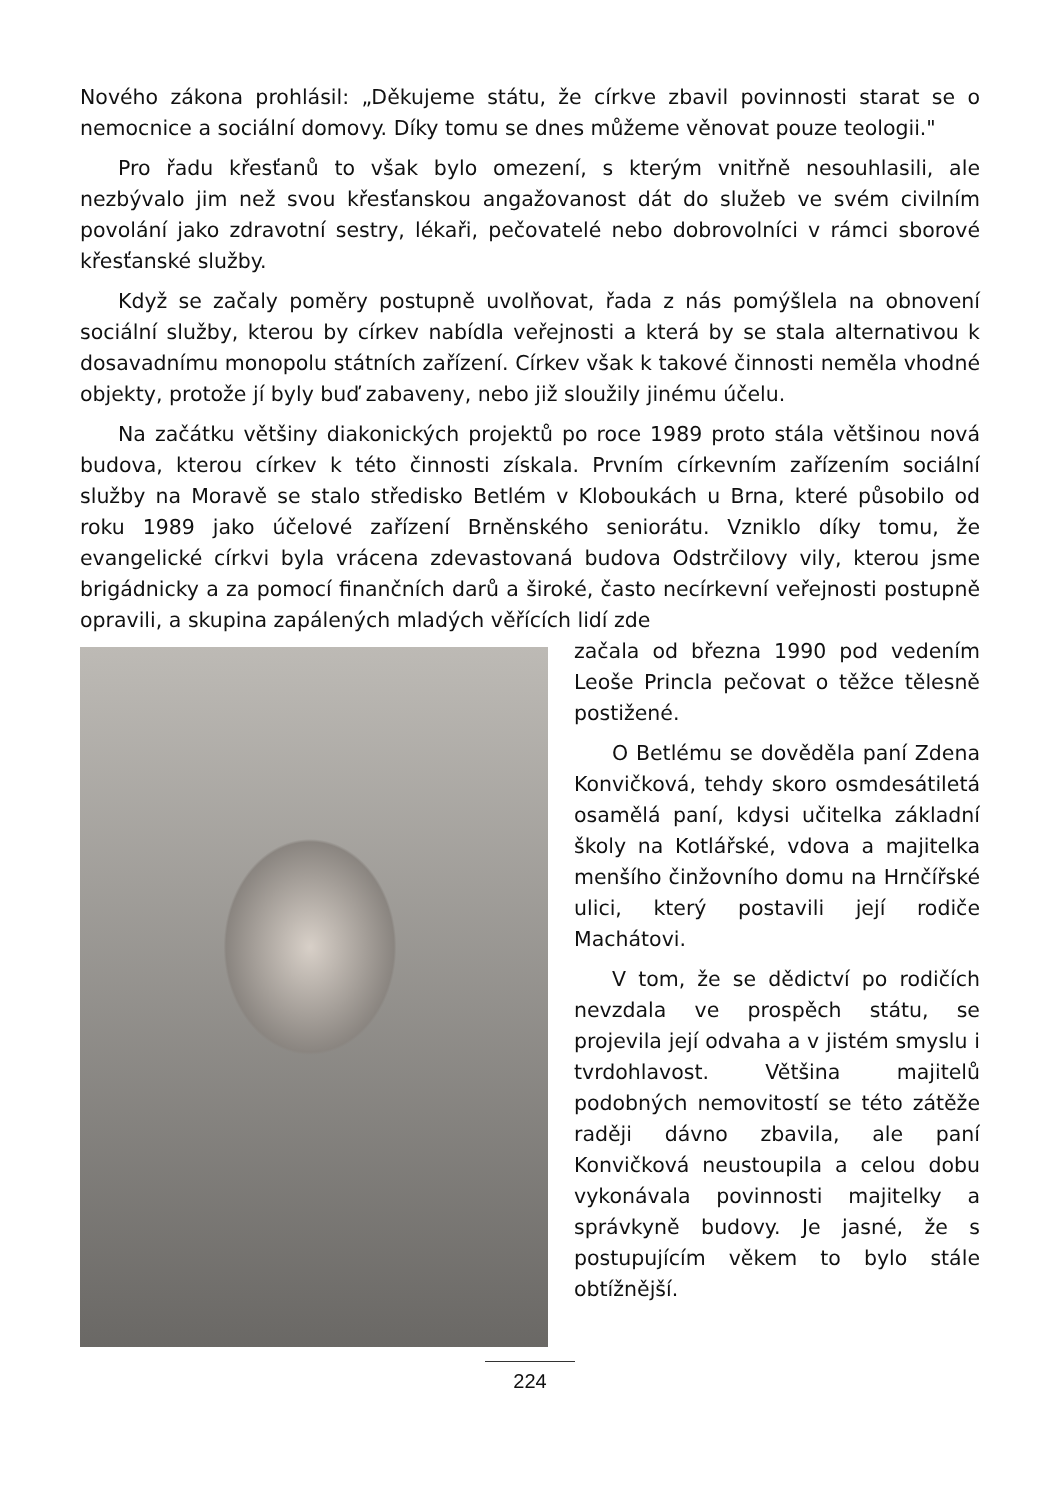Nového zákona prohlásil: „Děkujeme státu, že církve zbavil povinnosti starat se o nemocnice a sociální domovy. Díky tomu se dnes můžeme věnovat pouze teologii."
Pro řadu křesťanů to však bylo omezení, s kterým vnitřně nesouhlasili, ale nezbývalo jim než svou křesťanskou angažovanost dát do služeb ve svém civilním povolání jako zdravotní sestry, lékaři, pečovatelé nebo dobrovolníci v rámci sborové křesťanské služby.
Když se začaly poměry postupně uvolňovat, řada z nás pomýšlela na obnovení sociální služby, kterou by církev nabídla veřejnosti a která by se stala alternativou k dosavadnímu monopolu státních zařízení. Církev však k takové činnosti neměla vhodné objekty, protože jí byly buď zabaveny, nebo již sloužily jinému účelu.
Na začátku většiny diakonických projektů po roce 1989 proto stála většinou nová budova, kterou církev k této činnosti získala. Prvním církevním zařízením sociální služby na Moravě se stalo středisko Betlém v Kloboukách u Brna, které působilo od roku 1989 jako účelové zařízení Brněnského seniorátu. Vzniklo díky tomu, že evangelické církvi byla vrácena zdevastovaná budova Odstrčilovy vily, kterou jsme brigádnicky a za pomocí finančních darů a široké, často necírkevní veřejnosti postupně opravili, a skupina zapálených mladých věřících lidí zde
začala od března 1990 pod vedením Leoše Princla pečovat o těžce tělesně postižené.
O Betlému se dověděla paní Zdena Konvičková, tehdy skoro osmdesátiletá osamělá paní, kdysi učitelka základní školy na Kotlářské, vdova a majitelka menšího činžovního domu na Hrnčířské ulici, který postavili její rodiče Machátovi.
V tom, že se dědictví po rodičích nevzdala ve prospěch státu, se projevila její odvaha a v jistém smyslu i tvrdohlavost. Většina majitelů podobných nemovitostí se této zátěže raději dávno zbavila, ale paní Konvičková neustoupila a celou dobu vykonávala povinnosti majitelky a správkyně budovy. Je jasné, že s postupujícím věkem to bylo stále obtížnější.
224